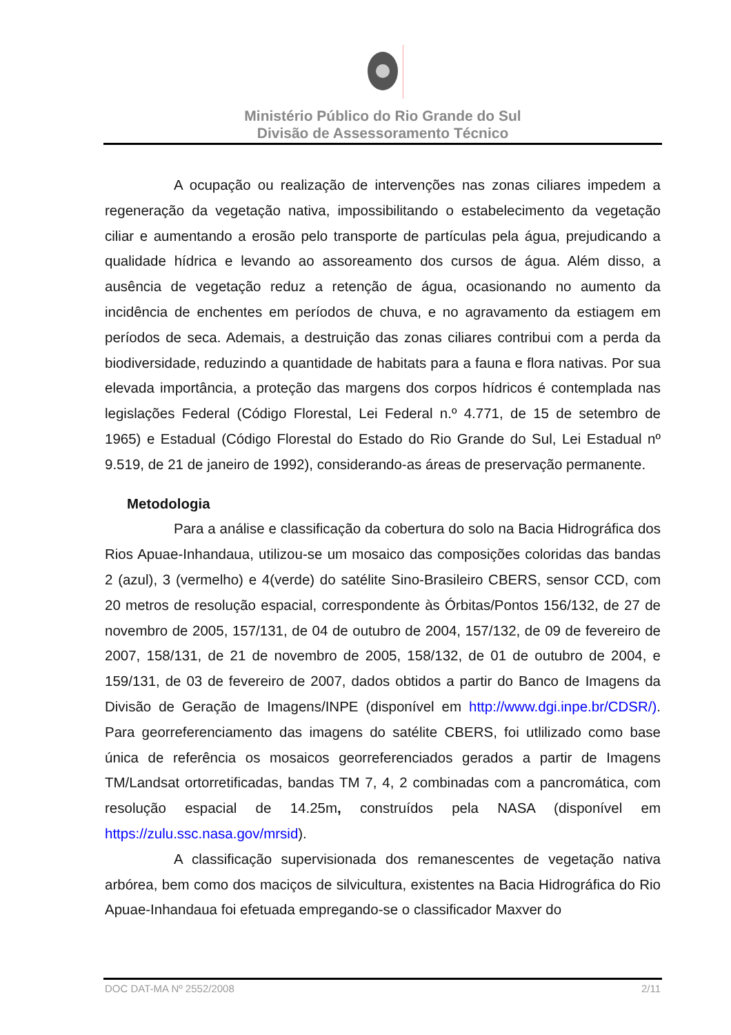Ministério Público do Rio Grande do Sul
Divisão de Assessoramento Técnico
A ocupação ou realização de intervenções nas zonas ciliares impedem a regeneração da vegetação nativa, impossibilitando o estabelecimento da vegetação ciliar e aumentando a erosão pelo transporte de partículas pela água, prejudicando a qualidade hídrica e levando ao assoreamento dos cursos de água. Além disso, a ausência de vegetação reduz a retenção de água, ocasionando no aumento da incidência de enchentes em períodos de chuva, e no agravamento da estiagem em períodos de seca. Ademais, a destruição das zonas ciliares contribui com a perda da biodiversidade, reduzindo a quantidade de habitats para a fauna e flora nativas. Por sua elevada importância, a proteção das margens dos corpos hídricos é contemplada nas legislações Federal (Código Florestal, Lei Federal n.º 4.771, de 15 de setembro de 1965) e Estadual (Código Florestal do Estado do Rio Grande do Sul, Lei Estadual nº 9.519, de 21 de janeiro de 1992), considerando-as áreas de preservação permanente.
Metodologia
Para a análise e classificação da cobertura do solo na Bacia Hidrográfica dos Rios Apuae-Inhandaua, utilizou-se um mosaico das composições coloridas das bandas 2 (azul), 3 (vermelho) e 4(verde) do satélite Sino-Brasileiro CBERS, sensor CCD, com 20 metros de resolução espacial, correspondente às Órbitas/Pontos 156/132, de 27 de novembro de 2005, 157/131, de 04 de outubro de 2004, 157/132, de 09 de fevereiro de 2007, 158/131, de 21 de novembro de 2005, 158/132, de 01 de outubro de 2004, e 159/131, de 03 de fevereiro de 2007, dados obtidos a partir do Banco de Imagens da Divisão de Geração de Imagens/INPE (disponível em http://www.dgi.inpe.br/CDSR/). Para georreferenciamento das imagens do satélite CBERS, foi utlilizado como base única de referência os mosaicos georreferenciados gerados a partir de Imagens TM/Landsat ortorretificadas, bandas TM 7, 4, 2 combinadas com a pancromática, com resolução espacial de 14.25m, construídos pela NASA (disponível em https://zulu.ssc.nasa.gov/mrsid).
A classificação supervisionada dos remanescentes de vegetação nativa arbórea, bem como dos maciços de silvicultura, existentes na Bacia Hidrográfica do Rio Apuae-Inhandaua foi efetuada empregando-se o classificador Maxver do
DOC DAT-MA Nº 2552/2008 2/11